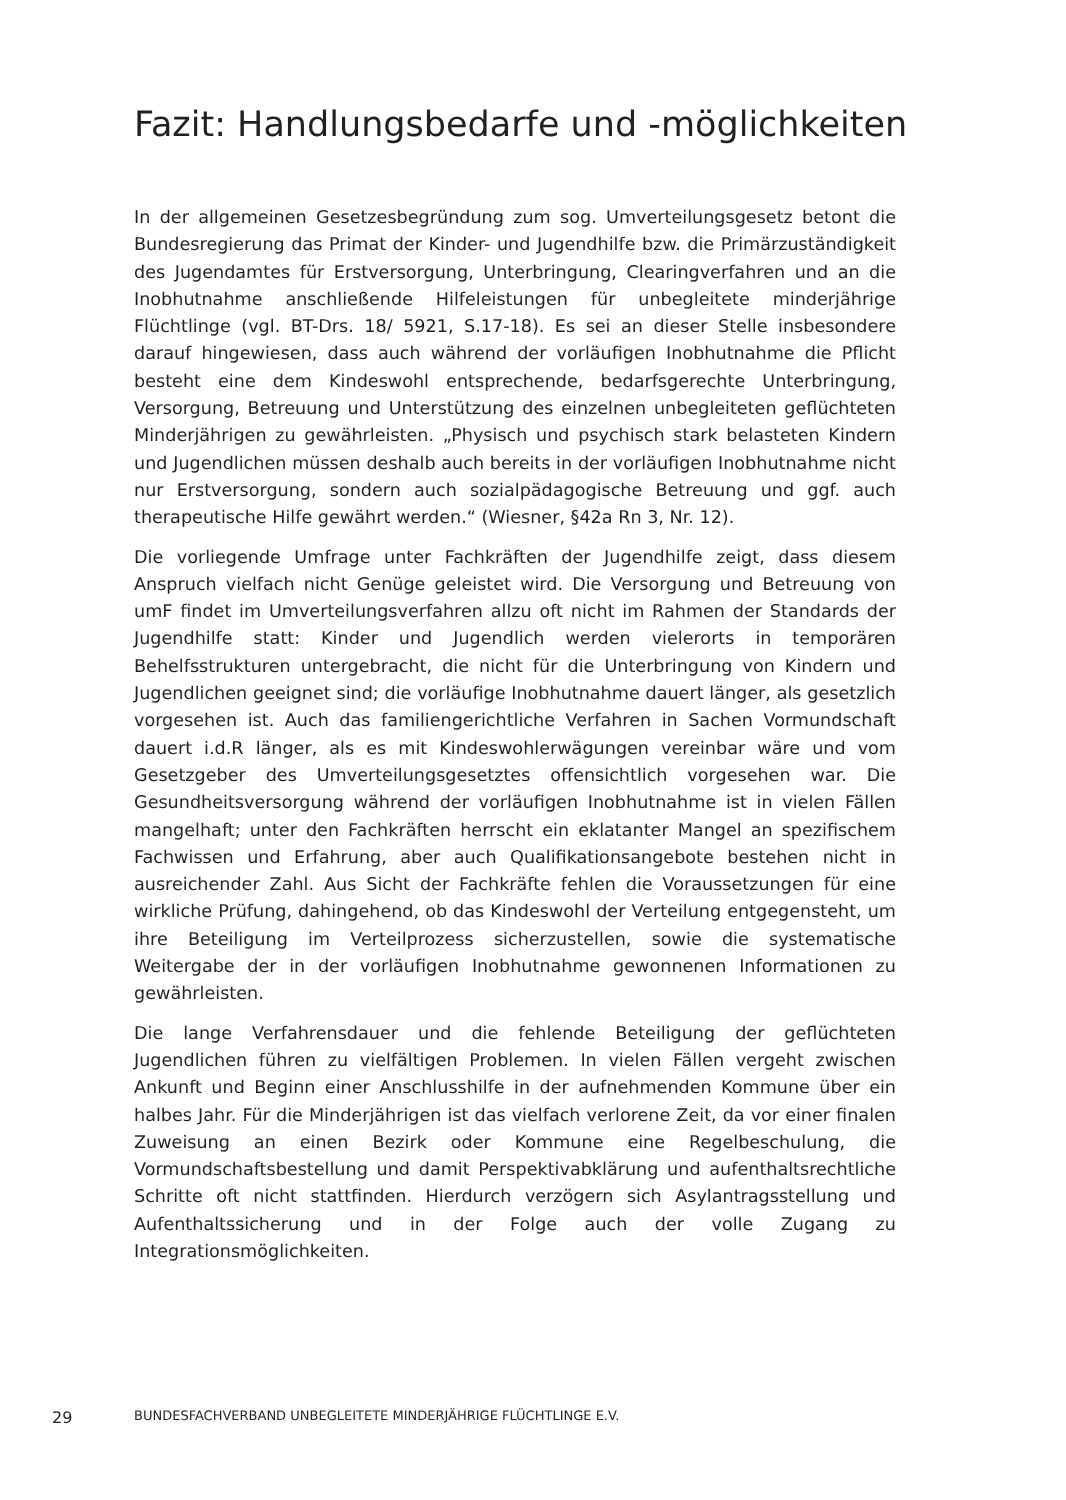Fazit: Handlungsbedarfe und -möglichkeiten
In der allgemeinen Gesetzesbegründung zum sog. Umverteilungsgesetz betont die Bundesregierung das Primat der Kinder- und Jugendhilfe bzw. die Primärzuständigkeit des Jugendamtes für Erstversorgung, Unterbringung, Clearingverfahren und an die Inobhutnahme anschließende Hilfeleistungen für unbegleitete minderjährige Flüchtlinge (vgl. BT-Drs. 18/ 5921, S.17-18). Es sei an dieser Stelle insbesondere darauf hingewiesen, dass auch während der vorläufigen Inobhutnahme die Pflicht besteht eine dem Kindeswohl entsprechende, bedarfsgerechte Unterbringung, Versorgung, Betreuung und Unterstützung des einzelnen unbegleiteten geflüchteten Minderjährigen zu gewährleisten. „Physisch und psychisch stark belasteten Kindern und Jugendlichen müssen deshalb auch bereits in der vorläufigen Inobhutnahme nicht nur Erstversorgung, sondern auch sozialpädagogische Betreuung und ggf. auch therapeutische Hilfe gewährt werden.“ (Wiesner, §42a Rn 3, Nr. 12).
Die vorliegende Umfrage unter Fachkräften der Jugendhilfe zeigt, dass diesem Anspruch vielfach nicht Genüge geleistet wird. Die Versorgung und Betreuung von umF findet im Umverteilungsverfahren allzu oft nicht im Rahmen der Standards der Jugendhilfe statt: Kinder und Jugendlich werden vielerorts in temporären Behelfsstrukturen untergebracht, die nicht für die Unterbringung von Kindern und Jugendlichen geeignet sind; die vorläufige Inobhutnahme dauert länger, als gesetzlich vorgesehen ist. Auch das familiengerichtliche Verfahren in Sachen Vormundschaft dauert i.d.R länger, als es mit Kindeswohlerwägungen vereinbar wäre und vom Gesetzgeber des Umverteilungsgesetztes offensichtlich vorgesehen war. Die Gesundheitsversorgung während der vorläufigen Inobhutnahme ist in vielen Fällen mangelhaft; unter den Fachkräften herrscht ein eklatanter Mangel an spezifischem Fachwissen und Erfahrung, aber auch Qualifikationsangebote bestehen nicht in ausreichender Zahl. Aus Sicht der Fachkräfte fehlen die Voraussetzungen für eine wirkliche Prüfung, dahingehend, ob das Kindeswohl der Verteilung entgegensteht, um ihre Beteiligung im Verteilprozess sicherzustellen, sowie die systematische Weitergabe der in der vorläufigen Inobhutnahme gewonnenen Informationen zu gewährleisten.
Die lange Verfahrensdauer und die fehlende Beteiligung der geflüchteten Jugendlichen führen zu vielfältigen Problemen. In vielen Fällen vergeht zwischen Ankunft und Beginn einer Anschlusshilfe in der aufnehmenden Kommune über ein halbes Jahr. Für die Minderjährigen ist das vielfach verlorene Zeit, da vor einer finalen Zuweisung an einen Bezirk oder Kommune eine Regelbeschulung, die Vormundschaftsbestellung und damit Perspektivabklärung und aufenthaltsrechtliche Schritte oft nicht stattfinden. Hierdurch verzögern sich Asylantragsstellung und Aufenthaltssicherung und in der Folge auch der volle Zugang zu Integrationsmöglichkeiten.
29 BUNDESFACHVERBAND UNBEGLEITETE MINDERJÄHRIGE FLÜCHTLINGE E.V.